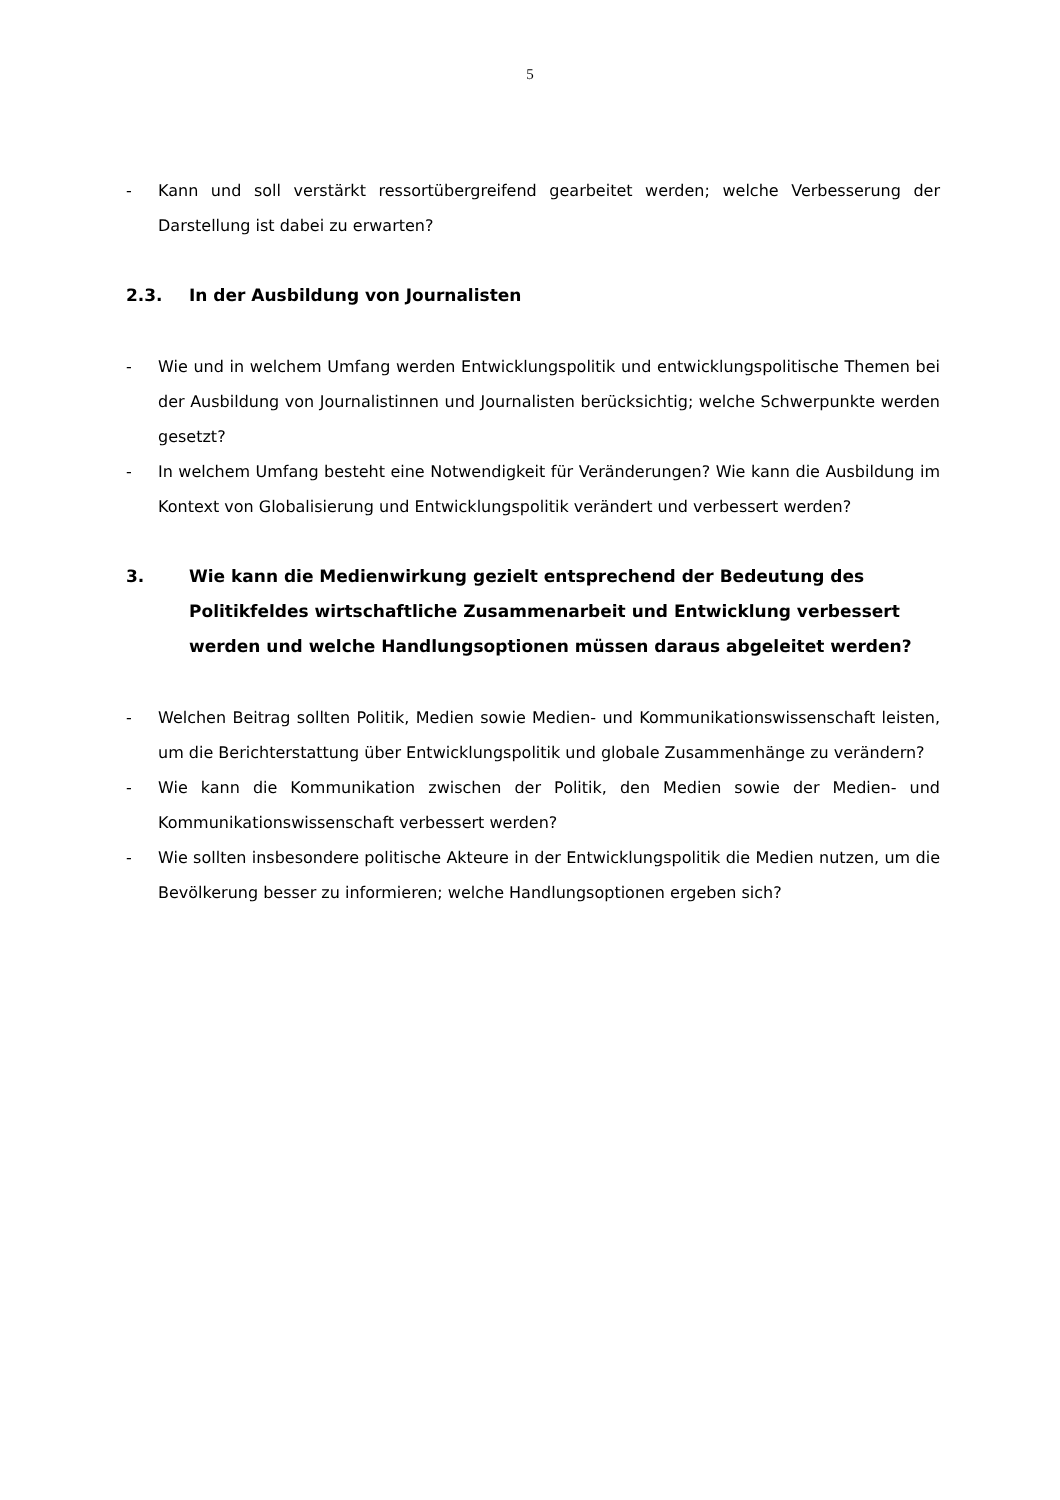5
- Kann und soll verstärkt ressortübergreifend gearbeitet werden; welche Verbesserung der Darstellung ist dabei zu erwarten?
2.3. In der Ausbildung von Journalisten
- Wie und in welchem Umfang werden Entwicklungspolitik und entwicklungspolitische Themen bei der Ausbildung von Journalistinnen und Journalisten berücksichtig; welche Schwerpunkte werden gesetzt?
- In welchem Umfang besteht eine Notwendigkeit für Veränderungen? Wie kann die Ausbildung im Kontext von Globalisierung und Entwicklungspolitik verändert und verbessert werden?
3. Wie kann die Medienwirkung gezielt entsprechend der Bedeutung des Politikfeldes wirtschaftliche Zusammenarbeit und Entwicklung verbessert werden und welche Handlungsoptionen müssen daraus abgeleitet werden?
- Welchen Beitrag sollten Politik, Medien sowie Medien- und Kommunikationswissenschaft leisten, um die Berichterstattung über Entwicklungspolitik und globale Zusammenhänge zu verändern?
- Wie kann die Kommunikation zwischen der Politik, den Medien sowie der Medien- und Kommunikationswissenschaft verbessert werden?
- Wie sollten insbesondere politische Akteure in der Entwicklungspolitik die Medien nutzen, um die Bevölkerung besser zu informieren; welche Handlungsoptionen ergeben sich?